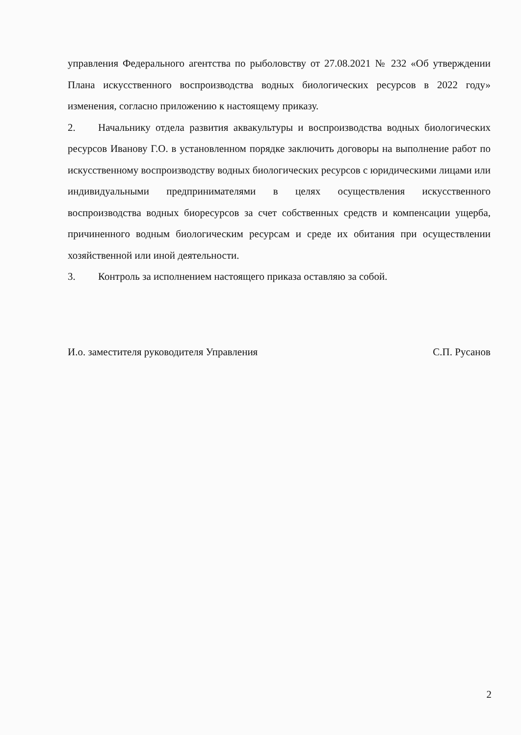управления Федерального агентства по рыболовству от 27.08.2021 № 232 «Об утверждении Плана искусственного воспроизводства водных биологических ресурсов в 2022 году» изменения, согласно приложению к настоящему приказу.
2. Начальнику отдела развития аквакультуры и воспроизводства водных биологических ресурсов Иванову Г.О. в установленном порядке заключить договоры на выполнение работ по искусственному воспроизводству водных биологических ресурсов с юридическими лицами или индивидуальными предпринимателями в целях осуществления искусственного воспроизводства водных биоресурсов за счет собственных средств и компенсации ущерба, причиненного водным биологическим ресурсам и среде их обитания при осуществлении хозяйственной или иной деятельности.
3. Контроль за исполнением настоящего приказа оставляю за собой.
И.о. заместителя руководителя Управления С.П. Русанов
2